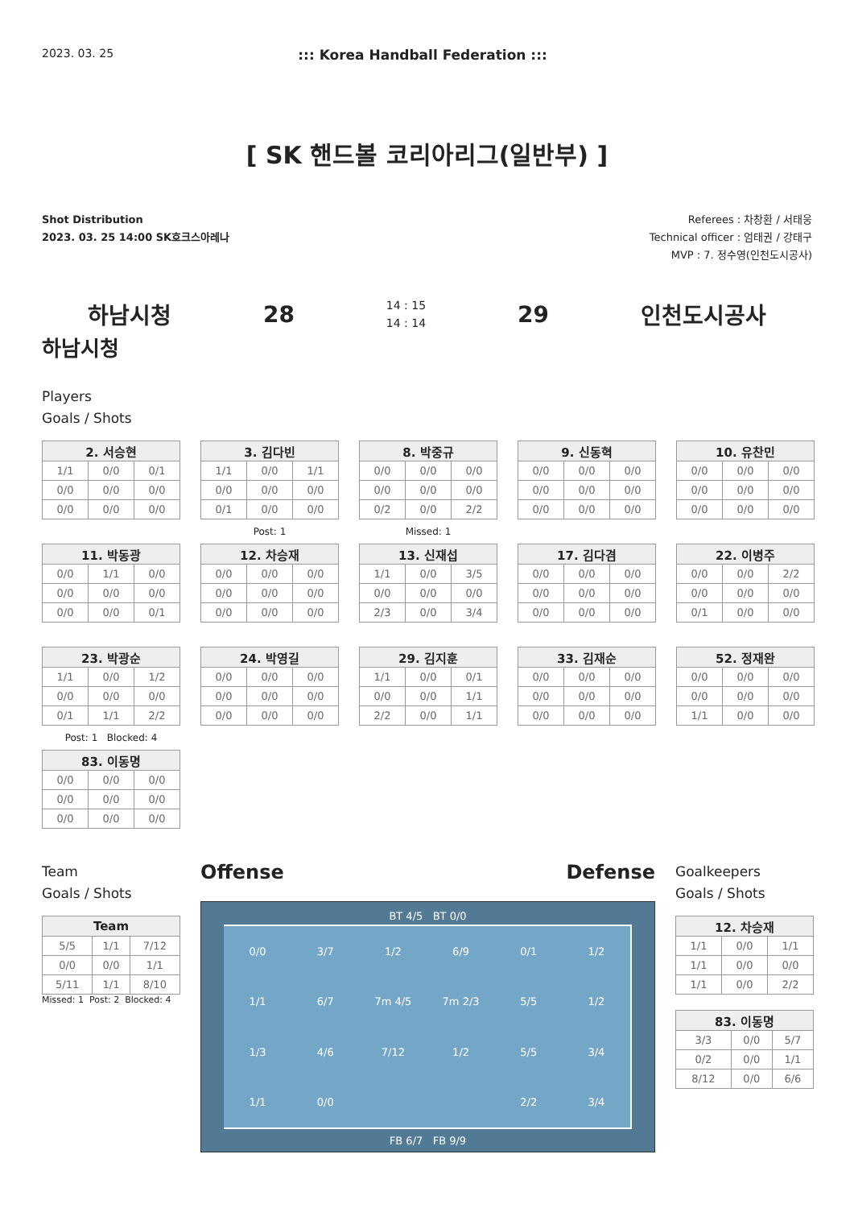2023. 03. 25::: Korea Handball Federation :::
[ SK 핸드볼 코리아리그(일반부) ]
Shot Distribution
2023. 03. 25 14:00 SK호크스아레나
Referees : 차창환 / 서태웅
Technical officer : 엄태권 / 강태구
MVP : 7. 정수영(인천도시공사)
하남시청 28 14 : 15
14 : 14 29 인천도시공사
하남시청
Players
Goals / Shots
| 2. 서승현 | | |
| --- | --- | --- |
| 1/1 | 0/0 | 0/1 |
| 0/0 | 0/0 | 0/0 |
| 0/0 | 0/0 | 0/0 |
| 3. 김다빈 | | |
| --- | --- | --- |
| 1/1 | 0/0 | 1/1 |
| 0/0 | 0/0 | 0/0 |
| 0/1 | 0/0 | 0/0 |
Post: 1
| 8. 박중규 | | |
| --- | --- | --- |
| 0/0 | 0/0 | 0/0 |
| 0/0 | 0/0 | 0/0 |
| 0/2 | 0/0 | 2/2 |
Missed: 1
| 9. 신동혁 | | |
| --- | --- | --- |
| 0/0 | 0/0 | 0/0 |
| 0/0 | 0/0 | 0/0 |
| 0/0 | 0/0 | 0/0 |
| 10. 유찬민 | | |
| --- | --- | --- |
| 0/0 | 0/0 | 0/0 |
| 0/0 | 0/0 | 0/0 |
| 0/0 | 0/0 | 0/0 |
| 11. 박동광 | | |
| --- | --- | --- |
| 0/0 | 1/1 | 0/0 |
| 0/0 | 0/0 | 0/0 |
| 0/0 | 0/0 | 0/1 |
| 12. 차승재 | | |
| --- | --- | --- |
| 0/0 | 0/0 | 0/0 |
| 0/0 | 0/0 | 0/0 |
| 0/0 | 0/0 | 0/0 |
| 13. 신재섭 | | |
| --- | --- | --- |
| 1/1 | 0/0 | 3/5 |
| 0/0 | 0/0 | 0/0 |
| 2/3 | 0/0 | 3/4 |
| 17. 김다겸 | | |
| --- | --- | --- |
| 0/0 | 0/0 | 0/0 |
| 0/0 | 0/0 | 0/0 |
| 0/0 | 0/0 | 0/0 |
| 22. 이병주 | | |
| --- | --- | --- |
| 0/0 | 0/0 | 2/2 |
| 0/0 | 0/0 | 0/0 |
| 0/1 | 0/0 | 0/0 |
| 23. 박광순 | | |
| --- | --- | --- |
| 1/1 | 0/0 | 1/2 |
| 0/0 | 0/0 | 0/0 |
| 0/1 | 1/1 | 2/2 |
Post: 1 Blocked: 4
| 24. 박영길 | | |
| --- | --- | --- |
| 0/0 | 0/0 | 0/0 |
| 0/0 | 0/0 | 0/0 |
| 0/0 | 0/0 | 0/0 |
| 29. 김지훈 | | |
| --- | --- | --- |
| 1/1 | 0/0 | 0/1 |
| 0/0 | 0/0 | 1/1 |
| 2/2 | 0/0 | 1/1 |
| 33. 김재순 | | |
| --- | --- | --- |
| 0/0 | 0/0 | 0/0 |
| 0/0 | 0/0 | 0/0 |
| 0/0 | 0/0 | 0/0 |
| 52. 정재완 | | |
| --- | --- | --- |
| 0/0 | 0/0 | 0/0 |
| 0/0 | 0/0 | 0/0 |
| 1/1 | 0/0 | 0/0 |
| 83. 이동명 | | |
| --- | --- | --- |
| 0/0 | 0/0 | 0/0 |
| 0/0 | 0/0 | 0/0 |
| 0/0 | 0/0 | 0/0 |
Team
Goals / Shots
| Team | | |
| --- | --- | --- |
| 5/5 | 1/1 | 7/12 |
| 0/0 | 0/0 | 1/1 |
| 5/11 | 1/1 | 8/10 |
Missed: 1 Post: 2 Blocked: 4
Offense Defense
BT 4/5 BT 0/0
0/0 3/7 1/2 6/9 0/1 1/2 1/1 6/7 7m 4/5 7m 2/3 5/5 1/2 1/3 4/6 7/12 1/2 5/5 3/4 1/1 0/0 2/2 3/4
FB 6/7 FB 9/9
Goalkeepers
Goals / Shots
| 12. 차승재 | | |
| --- | --- | --- |
| 1/1 | 0/0 | 1/1 |
| 1/1 | 0/0 | 0/0 |
| 1/1 | 0/0 | 2/2 |
| 83. 이동명 | | |
| --- | --- | --- |
| 3/3 | 0/0 | 5/7 |
| 0/2 | 0/0 | 1/1 |
| 8/12 | 0/0 | 6/6 |